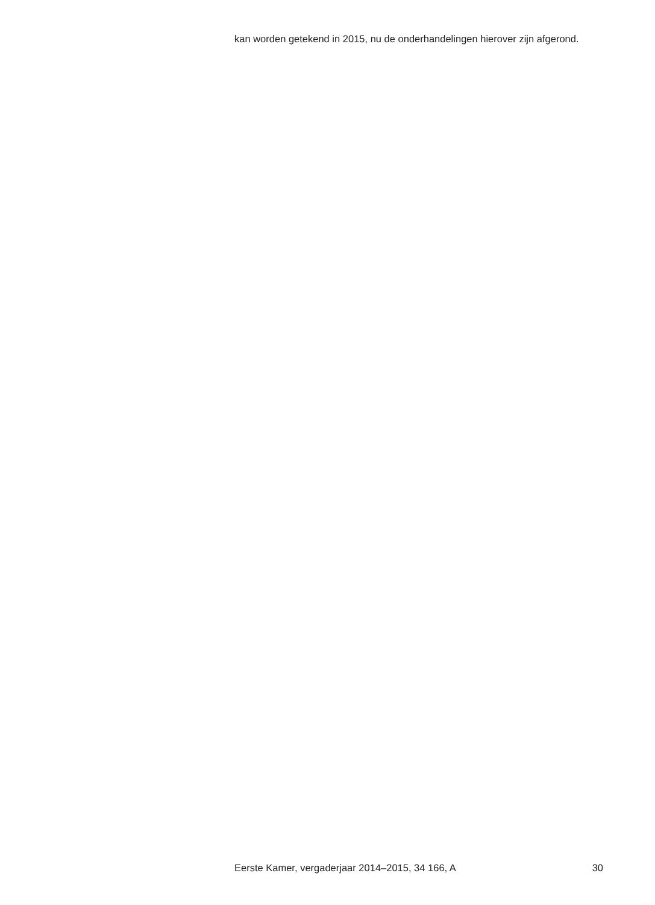kan worden getekend in 2015, nu de onderhandelingen hierover zijn afgerond.
Eerste Kamer, vergaderjaar 2014–2015, 34 166, A 30